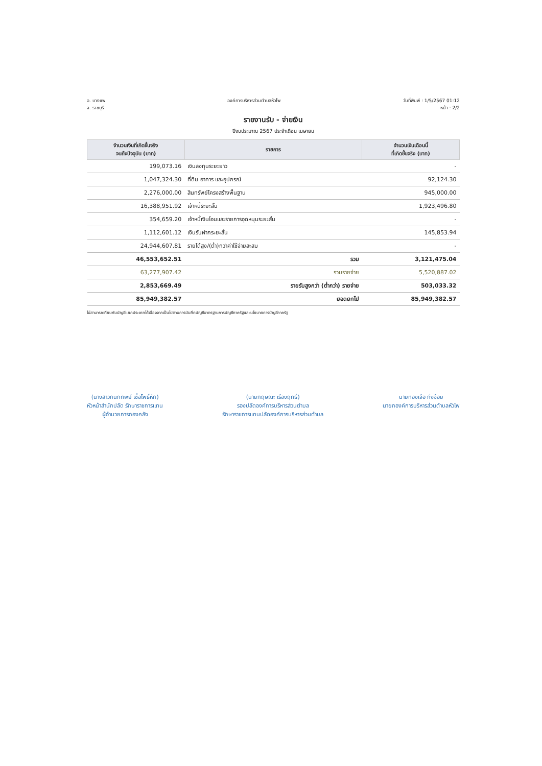อ. บางแพ
จ. ราชบุรี
องค์การบริหารส่วนตำบลหัวโพ วันที่พิมพ์ : 1/5/2567 01:12
หน้า : 2/2
รายงานรับ - จ่ายเงิน
ปีงบประมาณ 2567 ประจำเดือน เมษายน
| จำนวนเงินที่เกิดขึ้นจริง จนถึงปัจจุบัน (บาท) | รายการ | จำนวนเงินเดือนนี้ ที่เกิดขึ้นจริง (บาท) |
| --- | --- | --- |
| 199,073.16 | เงินลงทุนระยะยาว | - |
| 1,047,324.30 | ที่ดิน อาคาร และอุปกรณ์ | 92,124.30 |
| 2,276,000.00 | สินทรัพย์โครงสร้างพื้นฐาน | 945,000.00 |
| 16,388,951.92 | เจ้าหนี้ระยะสั้น | 1,923,496.80 |
| 354,659.20 | เจ้าหนี้เงินโอนและรายการอุดหนุนระยะสั้น | - |
| 1,112,601.12 | เงินรับฝากระยะสั้น | 145,853.94 |
| 24,944,607.81 | รายได้สูง/(ต่ำ)กว่าค่าใช้จ่ายสะสม | - |
| 46,553,652.51 | รวม | 3,121,475.04 |
| 63,277,907.42 | รวมรายจ่าย | 5,520,887.02 |
| 2,853,669.49 | รายรับสูงกว่า (ต่ำกว่า) รายจ่าย | 503,033.32 |
| 85,949,382.57 | ยอดยกไป | 85,949,382.57 |
ไม่สามารถเทียบกับบัญชีแยกประเภทได้เนื่องจากเป็นไปตามการบันทึกบัญชีมาตรฐานการบัญชีภาครัฐและนโยบายการบัญชีภาครัฐ
(นางสาวกนกทิพย์ เชื้อโพธิ์หัก)
หัวหน้าสำนักปลัด รักษาราชการแทน
ผู้อำนวยการกองคลัง
(นายกฤษณะ เรืองฤทธิ์)
รองปลัดองค์การบริหารส่วนตำบล
รักษาราชการแทนปลัดองค์การบริหารส่วนตำบล
นายทองเจือ กิ่งจ้อย
นายกองค์การบริหารส่วนตำบลหัวโพ